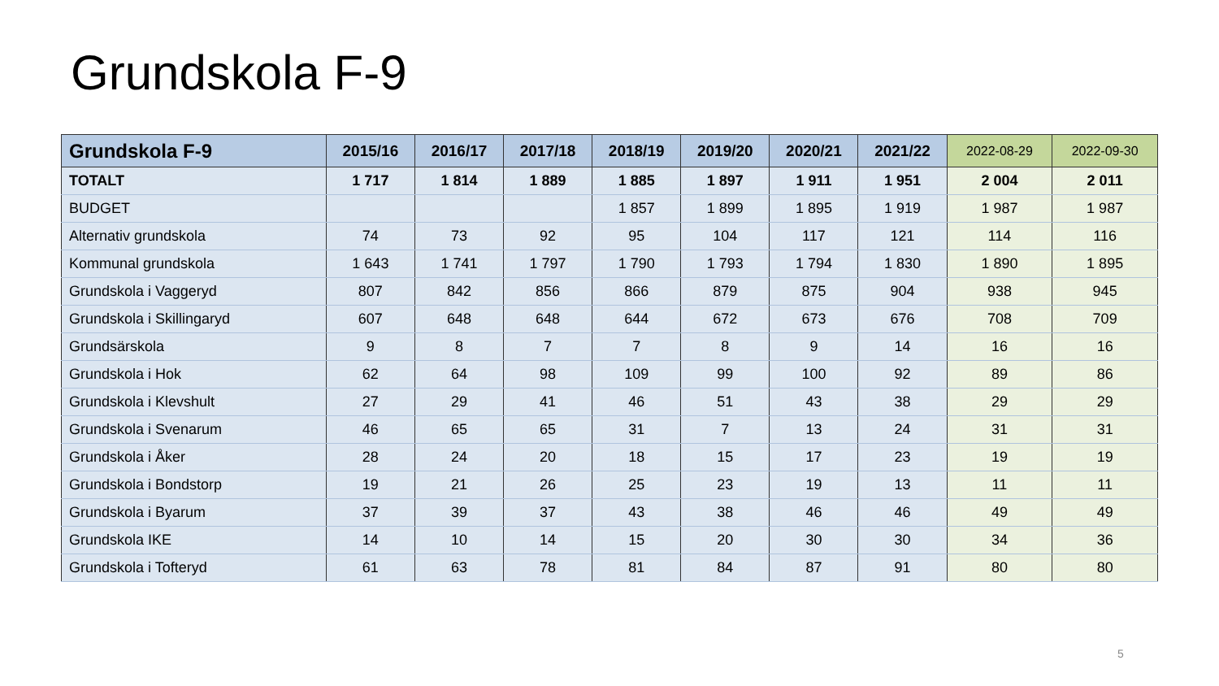Grundskola F-9
| Grundskola F-9 | 2015/16 | 2016/17 | 2017/18 | 2018/19 | 2019/20 | 2020/21 | 2021/22 | 2022-08-29 | 2022-09-30 |
| --- | --- | --- | --- | --- | --- | --- | --- | --- | --- |
| TOTALT | 1 717 | 1 814 | 1 889 | 1 885 | 1 897 | 1 911 | 1 951 | 2 004 | 2 011 |
| BUDGET | | | | 1 857 | 1 899 | 1 895 | 1 919 | 1 987 | 1 987 |
| Alternativ grundskola | 74 | 73 | 92 | 95 | 104 | 117 | 121 | 114 | 116 |
| Kommunal grundskola | 1 643 | 1 741 | 1 797 | 1 790 | 1 793 | 1 794 | 1 830 | 1 890 | 1 895 |
| Grundskola i Vaggeryd | 807 | 842 | 856 | 866 | 879 | 875 | 904 | 938 | 945 |
| Grundskola i Skillingaryd | 607 | 648 | 648 | 644 | 672 | 673 | 676 | 708 | 709 |
| Grundsärskola | 9 | 8 | 7 | 7 | 8 | 9 | 14 | 16 | 16 |
| Grundskola i Hok | 62 | 64 | 98 | 109 | 99 | 100 | 92 | 89 | 86 |
| Grundskola i Klevshult | 27 | 29 | 41 | 46 | 51 | 43 | 38 | 29 | 29 |
| Grundskola i Svenarum | 46 | 65 | 65 | 31 | 7 | 13 | 24 | 31 | 31 |
| Grundskola i Åker | 28 | 24 | 20 | 18 | 15 | 17 | 23 | 19 | 19 |
| Grundskola i Bondstorp | 19 | 21 | 26 | 25 | 23 | 19 | 13 | 11 | 11 |
| Grundskola i Byarum | 37 | 39 | 37 | 43 | 38 | 46 | 46 | 49 | 49 |
| Grundskola IKE | 14 | 10 | 14 | 15 | 20 | 30 | 30 | 34 | 36 |
| Grundskola i Tofteryd | 61 | 63 | 78 | 81 | 84 | 87 | 91 | 80 | 80 |
5